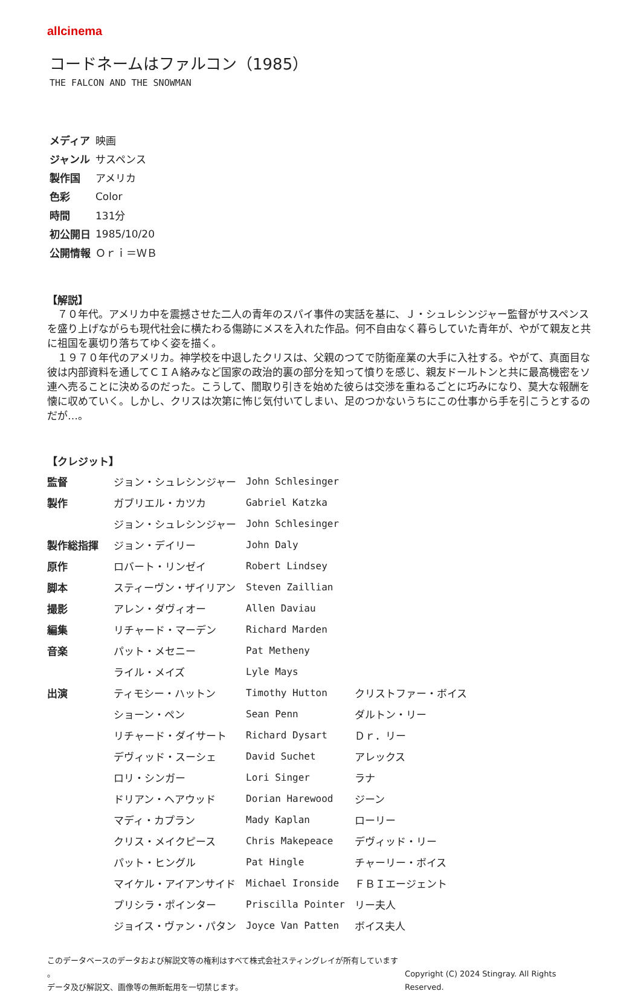allcinema
コードネームはファルコン（1985）
THE FALCON AND THE SNOWMAN
| メディア | 映画 |
| ジャンル | サスペンス |
| 製作国 | アメリカ |
| 色彩 | Color |
| 時間 | 131分 |
| 初公開日 | 1985/10/20 |
| 公開情報 | Ｏｒｉ＝ＷＢ |
【解説】
７０年代。アメリカ中を震撼させた二人の青年のスパイ事件の実話を基に、Ｊ・シュレシンジャー監督がサスペンスを盛り上げながらも現代社会に横たわる傷跡にメスを入れた作品。何不自由なく暮らしていた青年が、やがて親友と共に祖国を裏切り落ちてゆく姿を描く。
１９７０年代のアメリカ。神学校を中退したクリスは、父親のつてで防衛産業の大手に入社する。やがて、真面目な彼は内部資料を通してＣＩＡ絡みなど国家の政治的裏の部分を知って憤りを感じ、親友ドールトンと共に最高機密をソ連へ売ることに決めるのだった。こうして、闇取り引きを始めた彼らは交渉を重ねるごとに巧みになり、莫大な報酬を懐に収めていく。しかし、クリスは次第に怖じ気付いてしまい、足のつかないうちにこの仕事から手を引こうとするのだが…。
【クレジット】
| 監督 | ジョン・シュレシンジャー | John Schlesinger | |
| 製作 | ガブリエル・カツカ | Gabriel Katzka | |
| | ジョン・シュレシンジャー | John Schlesinger | |
| 製作総指揮 | ジョン・デイリー | John Daly | |
| 原作 | ロバート・リンゼイ | Robert Lindsey | |
| 脚本 | スティーヴン・ザイリアン | Steven Zaillian | |
| 撮影 | アレン・ダヴィオー | Allen Daviau | |
| 編集 | リチャード・マーデン | Richard Marden | |
| 音楽 | パット・メセニー | Pat Metheny | |
| | ライル・メイズ | Lyle Mays | |
| 出演 | ティモシー・ハットン | Timothy Hutton | クリストファー・ボイス |
| | ショーン・ペン | Sean Penn | ダルトン・リー |
| | リチャード・ダイサート | Richard Dysart | Ｄｒ．リー |
| | デヴィッド・スーシェ | David Suchet | アレックス |
| | ロリ・シンガー | Lori Singer | ラナ |
| | ドリアン・ヘアウッド | Dorian Harewood | ジーン |
| | マディ・カプラン | Mady Kaplan | ローリー |
| | クリス・メイクピース | Chris Makepeace | デヴィッド・リー |
| | パット・ヒングル | Pat Hingle | チャーリー・ボイス |
| | マイケル・アイアンサイド | Michael Ironside | ＦＢＩエージェント |
| | プリシラ・ポインター | Priscilla Pointer | リー夫人 |
| | ジョイス・ヴァン・パタン | Joyce Van Patten | ボイス夫人 |
このデータベースのデータおよび解説文等の権利はすべて株式会社スティングレイが所有しています 。
データ及び解説文、画像等の無断転用を一切禁じます。
Copyright (C) 2024 Stingray. All Rights Reserved.